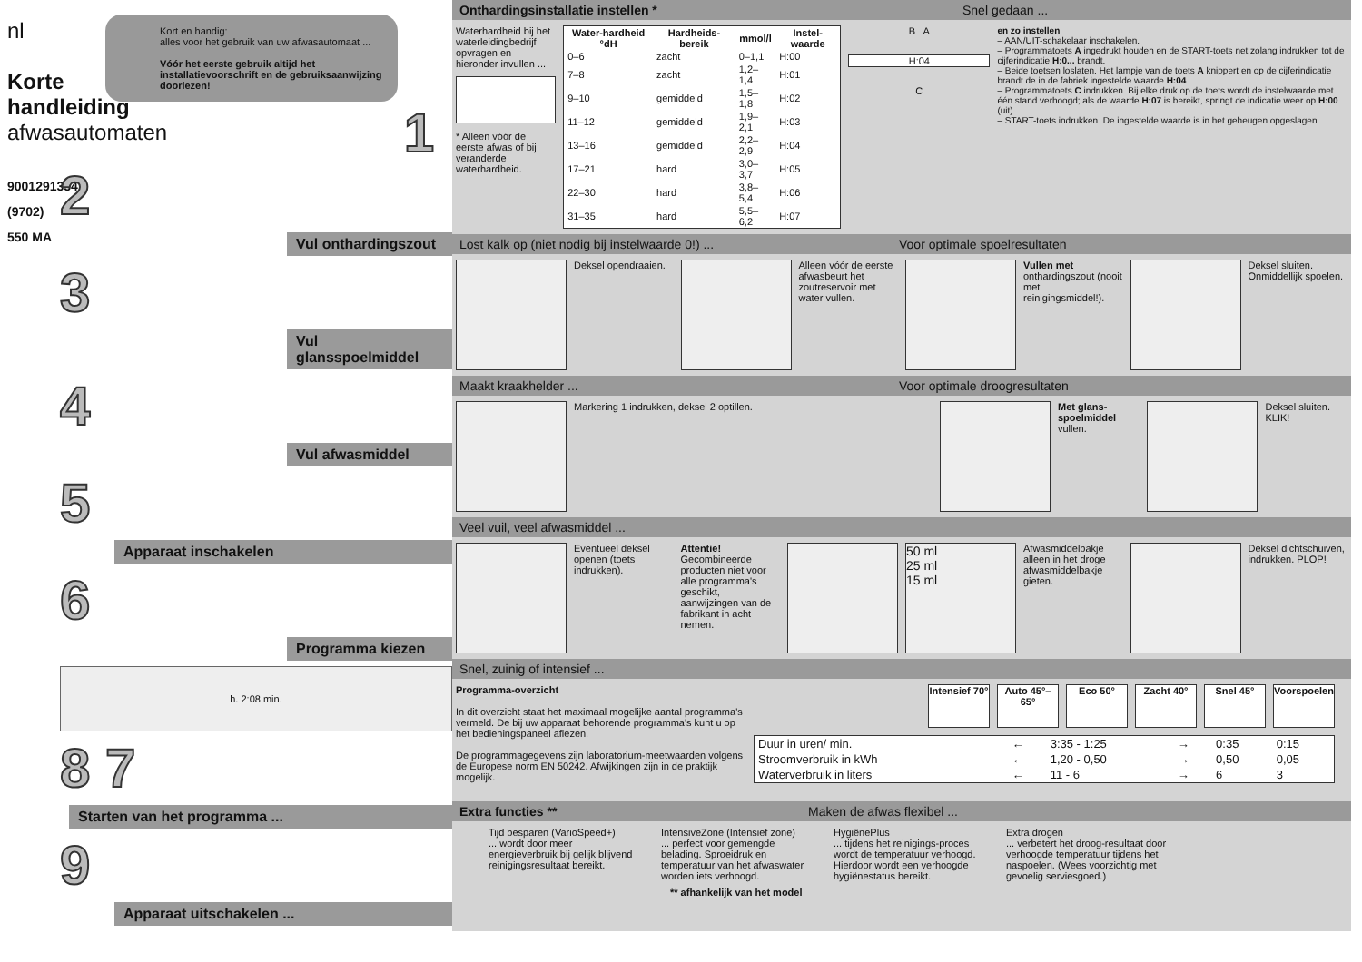nl
Korte handleiding afwasautomaten
9001291334 (9702) 550 MA
Kort en handig:
alles voor het gebruik van uw afwasautomaat ...
Vóór het eerste gebruik altijd het installatievoorschrift en de gebruiksaanwijzing doorlezen!
1
2
Vul onthardingszout
3
Vul glansspoelmiddel
4
Vul afwasmiddel
5
Apparaat inschakelen
6
Programma kiezen
h. 2:08 min.
8 7
Starten van het programma ...
9
Apparaat uitschakelen ...
Onthardingsinstallatie instellen * Snel gedaan ...
Waterhardheid bij het waterleidingbedrijf opvragen en hieronder invullen ...
* Alleen vóór de eerste afwas of bij veranderde waterhardheid.
| Water-hardheid °dH | Hardheids-bereik | mmol/l | Instel-waarde |
| --- | --- | --- | --- |
| 0–6 | zacht | 0–1,1 | H:00 |
| 7–8 | zacht | 1,2–1,4 | H:01 |
| 9–10 | gemiddeld | 1,5–1,8 | H:02 |
| 11–12 | gemiddeld | 1,9–2,1 | H:03 |
| 13–16 | gemiddeld | 2,2–2,9 | H:04 |
| 17–21 | hard | 3,0–3,7 | H:05 |
| 22–30 | hard | 3,8–5,4 | H:06 |
| 31–35 | hard | 5,5–6,2 | H:07 |
B A
H:04
C
en zo instellen
– AAN/UIT-schakelaar inschakelen.
– Programmatoets A ingedrukt houden en de START-toets net zolang indrukken tot de cijferindicatie H:0... brandt.
– Beide toetsen loslaten. Het lampje van de toets A knippert en op de cijferindicatie brandt de in de fabriek ingestelde waarde H:04.
– Programmatoets C indrukken. Bij elke druk op de toets wordt de instelwaarde met één stand verhoogd; als de waarde H:07 is bereikt, springt de indicatie weer op H:00 (uit).
– START-toets indrukken. De ingestelde waarde is in het geheugen opgeslagen.
Lost kalk op (niet nodig bij instelwaarde 0!) ... Voor optimale spoelresultaten
Deksel opendraaien.
Alleen vóór de eerste afwasbeurt het zoutreservoir met water vullen.
Vullen met onthardingszout (nooit met reinigingsmiddel!).
Deksel sluiten. Onmiddellijk spoelen.
Maakt kraakhelder ... Voor optimale droogresultaten
Markering 1 indrukken, deksel 2 optillen. Met glans-spoelmiddel vullen.
Deksel sluiten. KLIK!
Veel vuil, veel afwasmiddel ...
Eventueel deksel openen (toets indrukken).
Attentie! Gecombineerde producten niet voor alle programma's geschikt, aanwijzingen van de fabrikant in acht nemen.
50 ml
25 ml
15 ml
Afwasmiddelbakje alleen in het droge afwasmiddelbakje gieten.
Deksel dichtschuiven, indrukken. PLOP!
Snel, zuinig of intensief ...
Programma-overzicht
In dit overzicht staat het maximaal mogelijke aantal programma's vermeld. De bij uw apparaat behorende programma's kunt u op het bedieningspaneel aflezen.
De programmagegevens zijn laboratorium-meetwaarden volgens de Europese norm EN 50242. Afwijkingen zijn in de praktijk mogelijk.
Intensief 70°
Auto 45°–65°
Eco 50° Zacht 40° Snel 45° Voorspoelen
| Duur in uren/ min. | ← | 3:35 - 1:25 | → | 0:35 | 0:15 |
| Stroomverbruik in kWh | ← | 1,20 - 0,50 | → | 0,50 | 0,05 |
| Waterverbruik in liters | ← | 11 - 6 | → | 6 | 3 |
Extra functies ** Maken de afwas flexibel ...
Tijd besparen (VarioSpeed+)
... wordt door meer energieverbruik bij gelijk blijvend reinigingsresultaat bereikt.
IntensiveZone (Intensief zone)
... perfect voor gemengde belading. Sproeidruk en temperatuur van het afwaswater worden iets verhoogd.
HygiënePlus
... tijdens het reinigings-proces wordt de temperatuur verhoogd. Hierdoor wordt een verhoogde hygiënestatus bereikt.
Extra drogen
... verbetert het droog-resultaat door verhoogde temperatuur tijdens het naspoelen. (Wees voorzichtig met gevoelig serviesgoed.)
** afhankelijk van het model